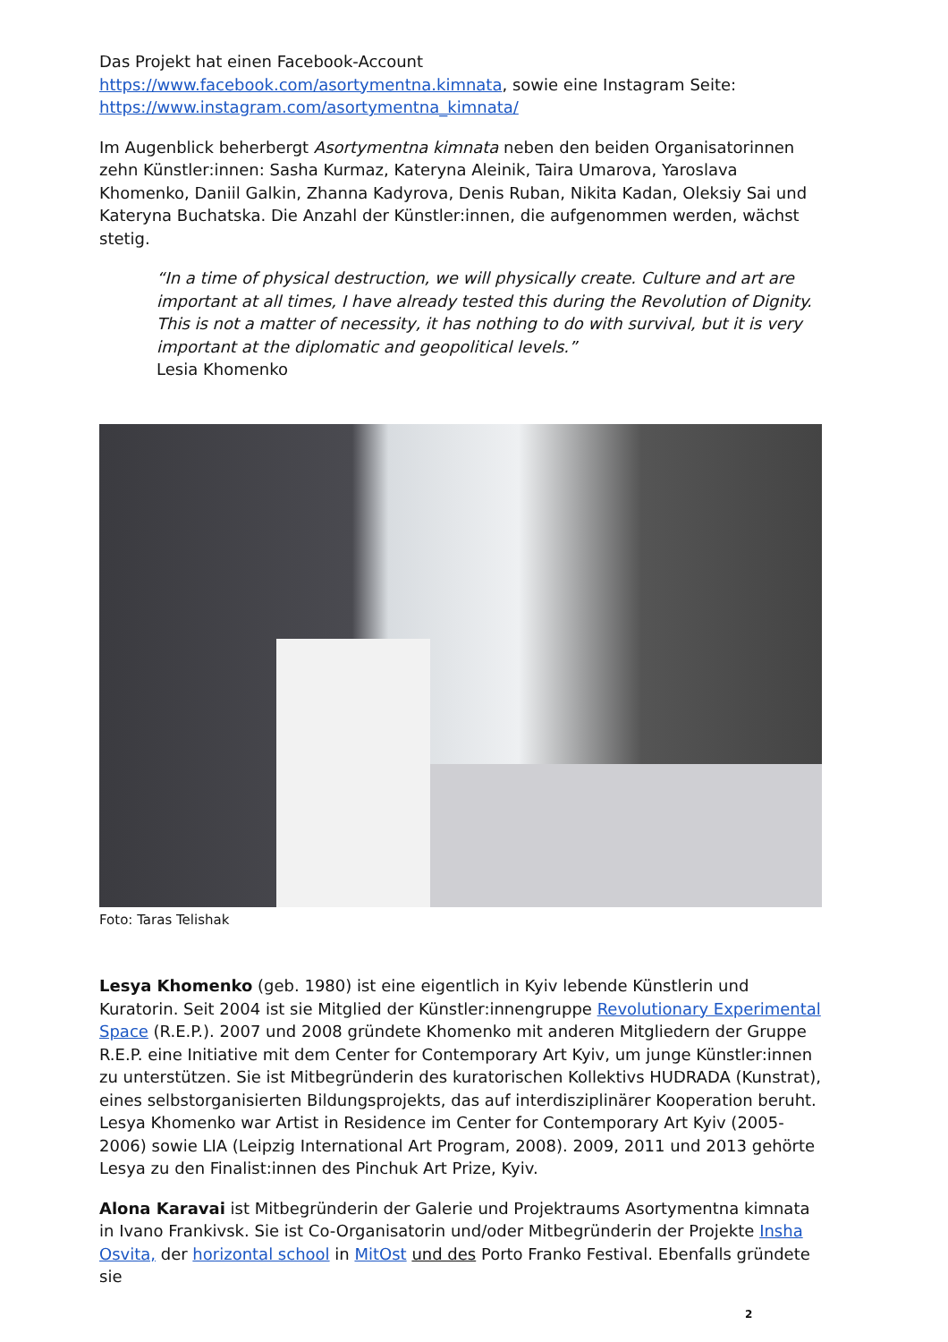Das Projekt hat einen Facebook-Account
https://www.facebook.com/asortymentna.kimnata, sowie eine Instagram Seite:
https://www.instagram.com/asortymentna_kimnata/
Im Augenblick beherbergt Asortymentna kimnata neben den beiden Organisatorinnen zehn Künstler:innen: Sasha Kurmaz, Kateryna Aleinik, Taira Umarova, Yaroslava Khomenko, Daniil Galkin, Zhanna Kadyrova, Denis Ruban, Nikita Kadan, Oleksiy Sai und Kateryna Buchatska. Die Anzahl der Künstler:innen, die aufgenommen werden, wächst stetig.
“In a time of physical destruction, we will physically create. Culture and art are important at all times, I have already tested this during the Revolution of Dignity. This is not a matter of necessity, it has nothing to do with survival, but it is very important at the diplomatic and geopolitical levels.”
Lesia Khomenko
Foto: Taras Telishak
Lesya Khomenko (geb. 1980) ist eine eigentlich in Kyiv lebende Künstlerin und Kuratorin. Seit 2004 ist sie Mitglied der Künstler:innengruppe Revolutionary Experimental Space (R.E.P.). 2007 und 2008 gründete Khomenko mit anderen Mitgliedern der Gruppe R.E.P. eine Initiative mit dem Center for Contemporary Art Kyiv, um junge Künstler:innen zu unterstützen. Sie ist Mitbegründerin des kuratorischen Kollektivs HUDRADA (Kunstrat), eines selbstorganisierten Bildungsprojekts, das auf interdisziplinärer Kooperation beruht. Lesya Khomenko war Artist in Residence im Center for Contemporary Art Kyiv (2005-2006) sowie LIA (Leipzig International Art Program, 2008). 2009, 2011 und 2013 gehörte Lesya zu den Finalist:innen des Pinchuk Art Prize, Kyiv.
Alona Karavai ist Mitbegründerin der Galerie und Projektraums Asortymentna kimnata in Ivano Frankivsk. Sie ist Co-Organisatorin und/oder Mitbegründerin der Projekte Insha Osvita, der horizontal school in MitOst und des Porto Franko Festival. Ebenfalls gründete sie
2